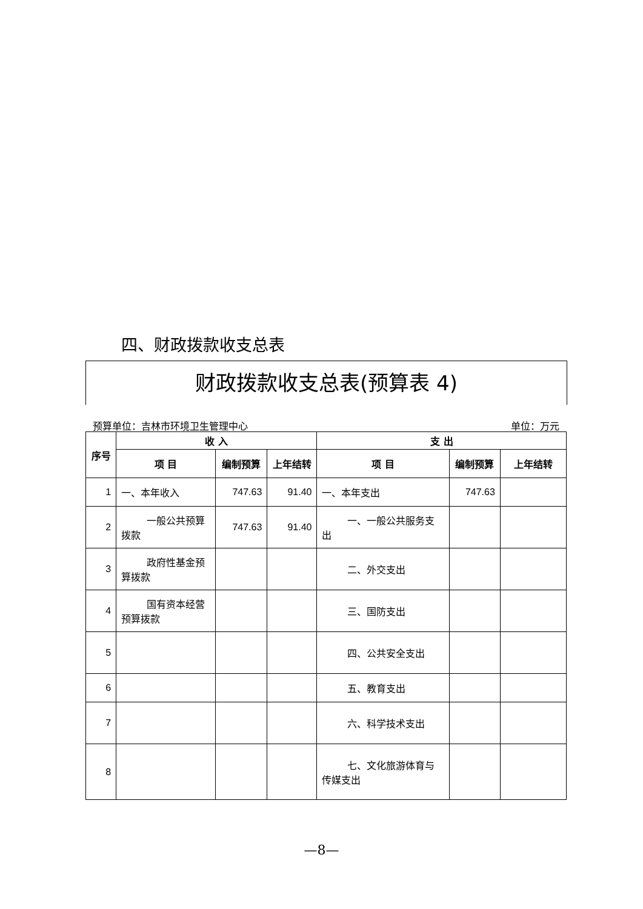四、财政拨款收支总表
财政拨款收支总表(预算表 4)
预算单位：吉林市环境卫生管理中心 单位：万元
| 序号 | 收 入 | | | 支 出 | | |
| --- | --- | --- | --- | --- | --- | --- |
| | 项 目 | 编制预算 | 上年结转 | 项 目 | 编制预算 | 上年结转 |
| 1 | 一、本年收入 | 747.63 | 91.40 | 一、本年支出 | 747.63 | |
| 2 | 一般公共预算拨款 | 747.63 | 91.40 | 一、一般公共服务支出 | | |
| 3 | 政府性基金预算拨款 | | | 二、外交支出 | | |
| 4 | 国有资本经营预算拨款 | | | 三、国防支出 | | |
| 5 | | | | 四、公共安全支出 | | |
| 6 | | | | 五、教育支出 | | |
| 7 | | | | 六、科学技术支出 | | |
| 8 | | | | 七、文化旅游体育与传媒支出 | | |
—8—